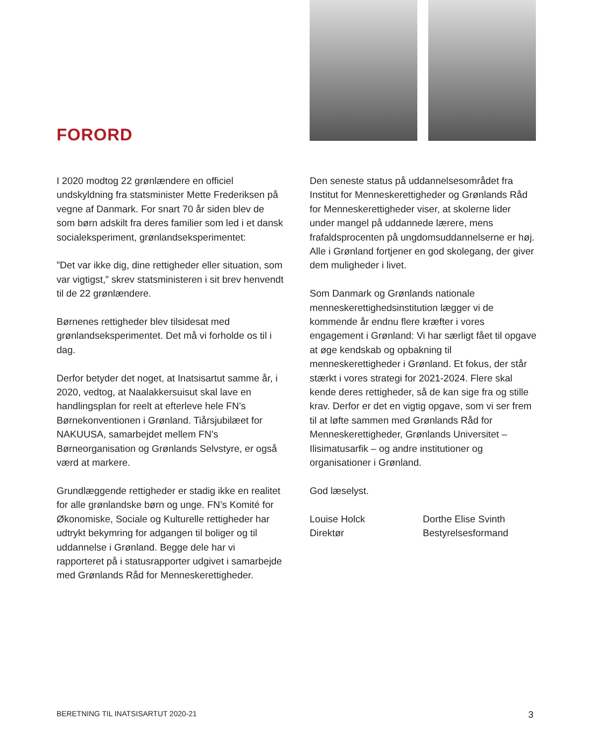FORORD
I 2020 modtog 22 grønlændere en officiel undskyldning fra statsminister Mette Frederiksen på vegne af Danmark. For snart 70 år siden blev de som børn adskilt fra deres familier som led i et dansk socialeksperiment, grønlandseksperimentet:
”Det var ikke dig, dine rettigheder eller situation, som var vigtigst,” skrev stats­ministeren i sit brev henvendt til de 22 grønlændere.
Børnenes rettigheder blev tilsidesat med grønlandseksperimentet. Det må vi forholde os til i dag.
Derfor betyder det noget, at Inatsisartut samme år, i 2020, vedtog, at Naalakkersuisut skal lave en handlingsplan for reelt at efterleve hele FN’s Børnekonventionen i Grønland. Tiårsjubilæet for NAKUUSA, samarbejdet mellem FN’s Børneorganisation og Grønlands Selvstyre, er også værd at markere.
Grundlæggende rettigheder er stadig ikke en realitet for alle grønlandske børn og unge. FN’s Komité for Økonomiske, Sociale og Kulturelle rettigheder har udtrykt bekymring for adgangen til boliger og til uddannelse i Grønland. Begge dele har vi rapporteret på i statusrapporter udgivet i samarbejde med Grønlands Råd for Menneskerettigheder.
Den seneste status på uddannelsesområdet fra Institut for Menneskerettigheder og Grønlands Råd for Menneskerettigheder viser, at skolerne lider under mangel på uddannede lærere, mens frafaldsprocenten på ungdomsuddannelserne er høj. Alle i Grønland fortjener en god skolegang, der giver dem muligheder i livet.
Som Danmark og Grønlands nationale menneskerettighedsinstitution lægger vi de kommende år endnu flere kræfter i vores engagement i Grønland: Vi har særligt fået til opgave at øge kendskab og opbakning til menneskerettigheder i Grønland. Et fokus, der står stærkt i vores strategi for 2021-2024. Flere skal kende deres rettigheder, så de kan sige fra og stille krav. Derfor er det en vigtig opgave, som vi ser frem til at løfte sammen med Grønlands Råd for Menneskerettigheder, Grønlands Universitet – Ilisimatusarfik – og andre institutioner og organisationer i Grønland.
God læselyst.
Louise Holck
Direktør
Dorthe Elise Svinth
Bestyrelsesformand
BERETNING TIL INATSISARTUT 2020-21 3